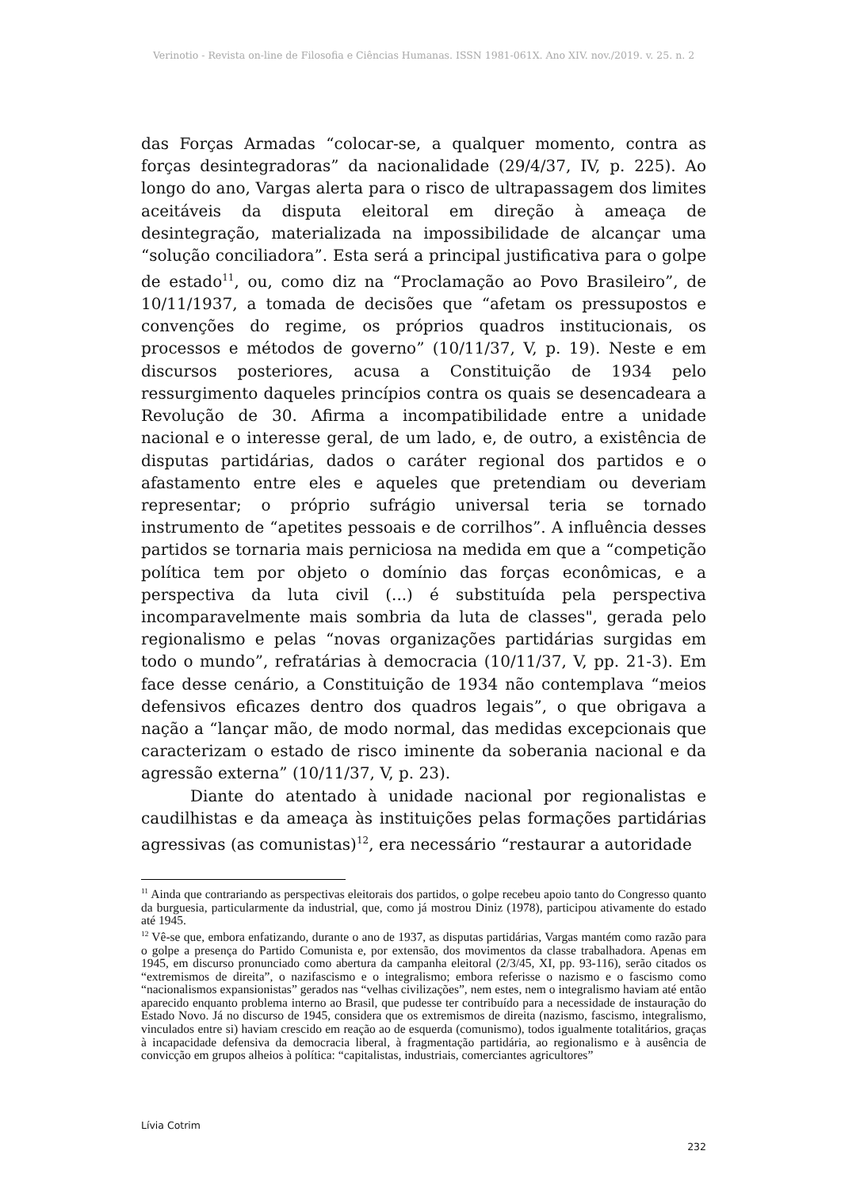Verinotio - Revista on-line de Filosofia e Ciências Humanas. ISSN 1981-061X. Ano XIV. nov./2019. v. 25. n. 2
das Forças Armadas “colocar-se, a qualquer momento, contra as forças desintegradoras” da nacionalidade (29/4/37, IV, p. 225). Ao longo do ano, Vargas alerta para o risco de ultrapassagem dos limites aceitáveis da disputa eleitoral em direção à ameaça de desintegração, materializada na impossibilidade de alcançar uma “solução conciliadora”. Esta será a principal justificativa para o golpe de estado<sup>11</sup>, ou, como diz na “Proclamação ao Povo Brasileiro”, de 10/11/1937, a tomada de decisões que “afetam os pressupostos e convenções do regime, os próprios quadros institucionais, os processos e métodos de governo” (10/11/37, V, p. 19). Neste e em discursos posteriores, acusa a Constituição de 1934 pelo ressurgimento daqueles princípios contra os quais se desencadeara a Revolução de 30. Afirma a incompatibilidade entre a unidade nacional e o interesse geral, de um lado, e, de outro, a existência de disputas partidárias, dados o caráter regional dos partidos e o afastamento entre eles e aqueles que pretendiam ou deveriam representar; o próprio sufrágio universal teria se tornado instrumento de “apetites pessoais e de corrilhos”. A influência desses partidos se tornaria mais perniciosa na medida em que a “competição política tem por objeto o domínio das forças econômicas, e a perspectiva da luta civil (...) é substituída pela perspectiva incomparavelmente mais sombria da luta de classes", gerada pelo regionalismo e pelas “novas organizações partidárias surgidas em todo o mundo”, refratárias à democracia (10/11/37, V, pp. 21-3). Em face desse cenário, a Constituição de 1934 não contemplava “meios defensivos eficazes dentro dos quadros legais”, o que obrigava a nação a “lançar mão, de modo normal, das medidas excepcionais que caracterizam o estado de risco iminente da soberania nacional e da agressão externa” (10/11/37, V, p. 23).
Diante do atentado à unidade nacional por regionalistas e caudilhistas e da ameaça às instituições pelas formações partidárias agressivas (as comunistas)<sup>12</sup>, era necessário “restaurar a autoridade
<sup>11</sup> Ainda que contrariando as perspectivas eleitorais dos partidos, o golpe recebeu apoio tanto do Congresso quanto da burguesia, particularmente da industrial, que, como já mostrou Diniz (1978), participou ativamente do estado até 1945.
<sup>12</sup> Vê-se que, embora enfatizando, durante o ano de 1937, as disputas partidárias, Vargas mantém como razão para o golpe a presença do Partido Comunista e, por extensão, dos movimentos da classe trabalhadora. Apenas em 1945, em discurso pronunciado como abertura da campanha eleitoral (2/3/45, XI, pp. 93-116), serão citados os “extremismos de direita”, o nazifascismo e o integralismo; embora referisse o nazismo e o fascismo como “nacionalismos expansionistas” gerados nas “velhas civilizações”, nem estes, nem o integralismo haviam até então aparecido enquanto problema interno ao Brasil, que pudesse ter contribuído para a necessidade de instauração do Estado Novo. Já no discurso de 1945, considera que os extremismos de direita (nazismo, fascismo, integralismo, vinculados entre si) haviam crescido em reação ao de esquerda (comunismo), todos igualmente totalitários, graças à incapacidade defensiva da democracia liberal, à fragmentação partidária, ao regionalismo e à ausência de convicção em grupos alheios à política: “capitalistas, industriais, comerciantes agricultores”
Lívia Cotrim
232